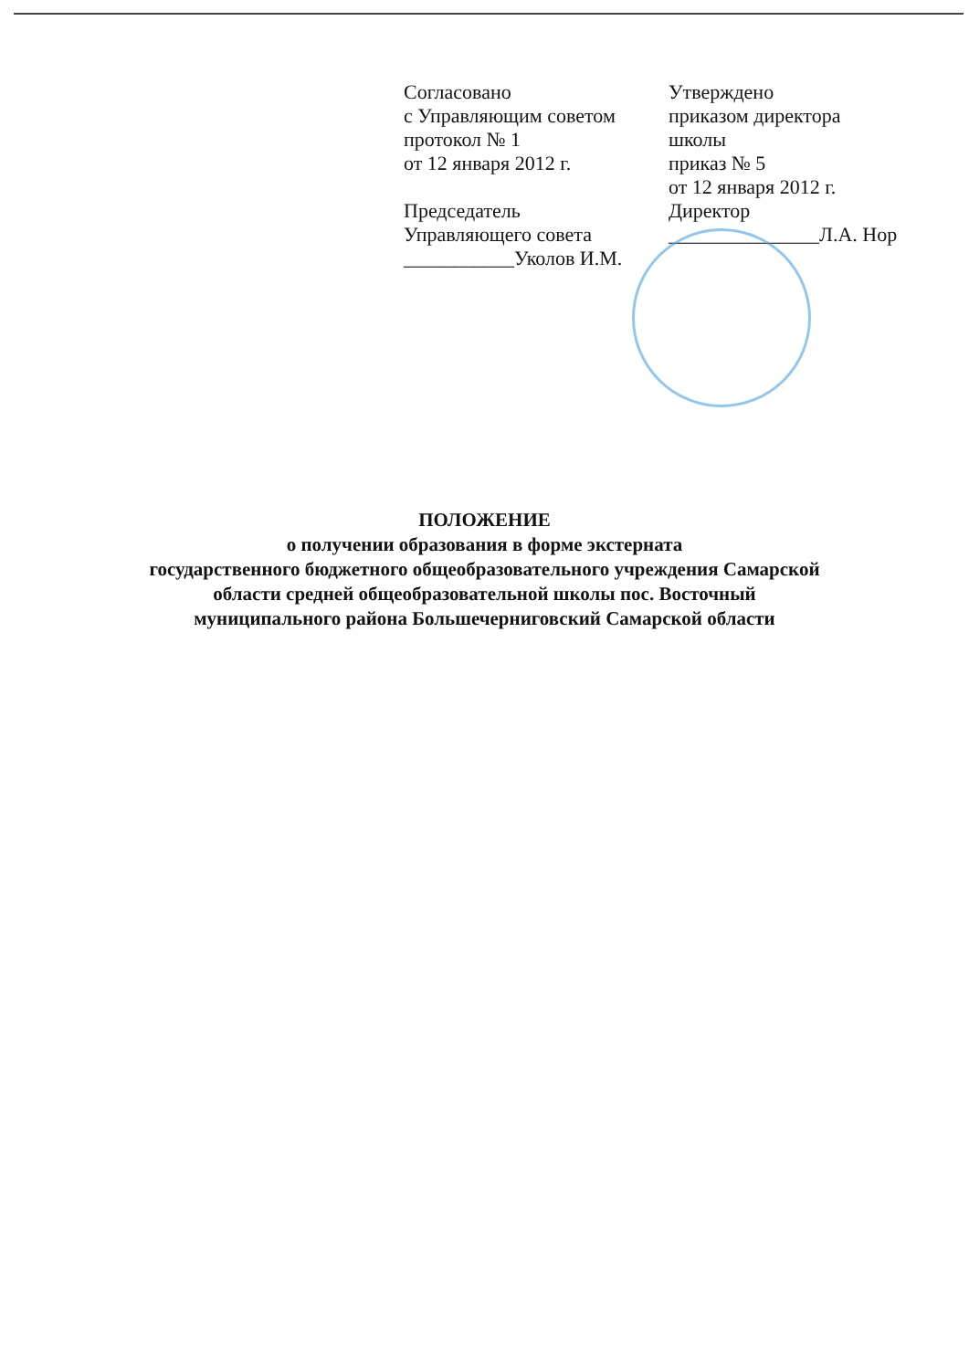Согласовано
с Управляющим советом
протокол № 1
от 12 января 2012 г.
Председатель
Управляющего совета
___________Уколов И.М.
Утверждено
приказом директора
школы
приказ № 5
от 12 января 2012 г.
Директор
_______________Л.А. Нор
ПОЛОЖЕНИЕ
о получении образования в форме экстерната
государственного бюджетного общеобразовательного учреждения Самарской
области средней общеобразовательной школы пос. Восточный
муниципального района Большечерниговский Самарской области